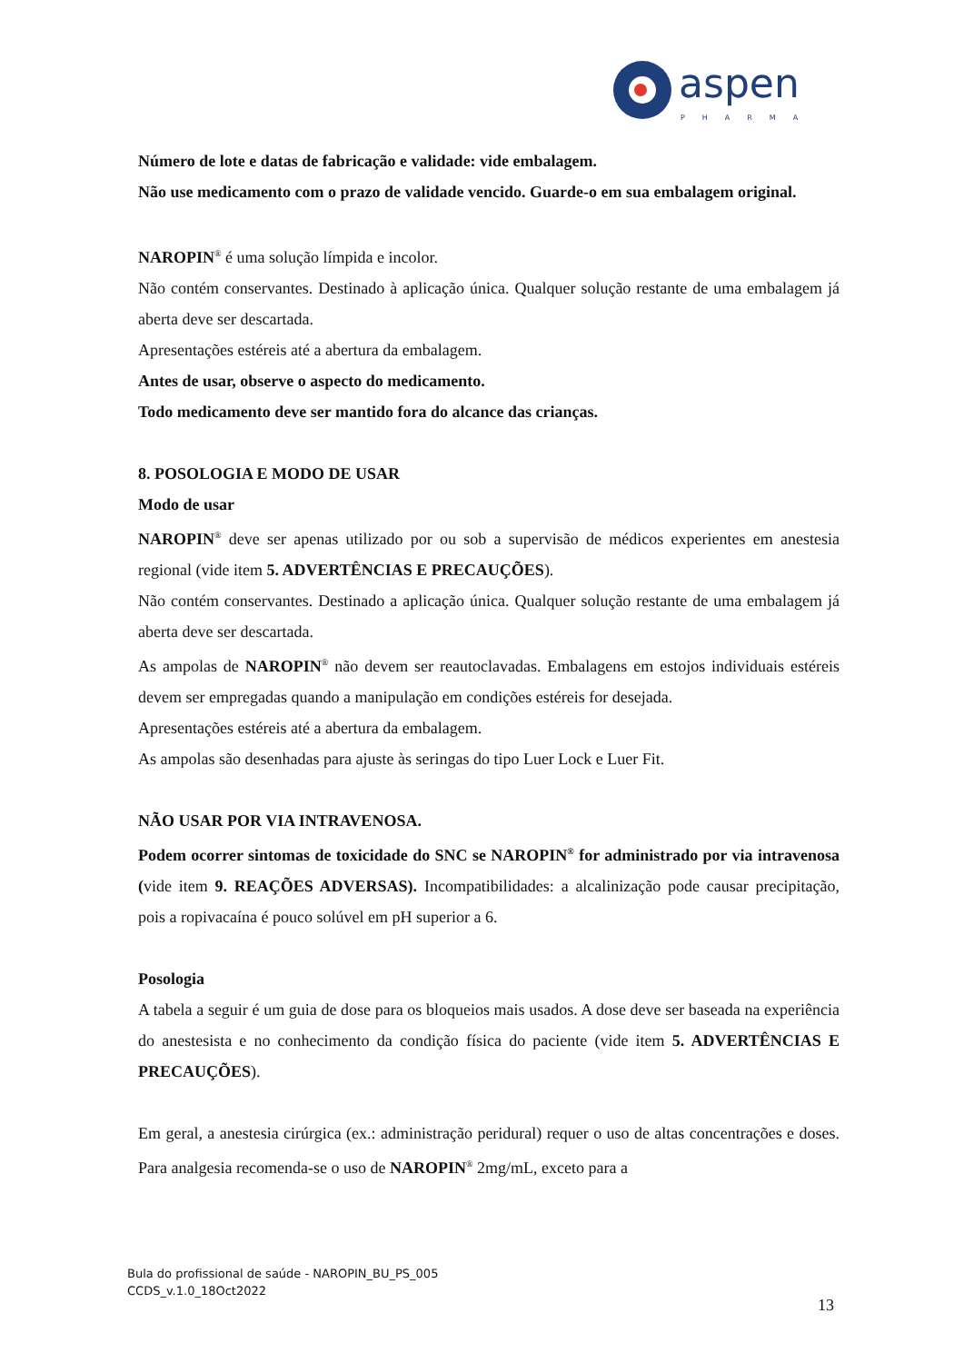aspen
PHARMA
Número de lote e datas de fabricação e validade: vide embalagem.
Não use medicamento com o prazo de validade vencido. Guarde-o em sua embalagem original.
NAROPIN<sup>®</sup> é uma solução límpida e incolor.
Não contém conservantes. Destinado à aplicação única. Qualquer solução restante de uma embalagem já aberta deve ser descartada.
Apresentações estéreis até a abertura da embalagem.
Antes de usar, observe o aspecto do medicamento.
Todo medicamento deve ser mantido fora do alcance das crianças.
8. POSOLOGIA E MODO DE USAR
Modo de usar
NAROPIN<sup>®</sup> deve ser apenas utilizado por ou sob a supervisão de médicos experientes em anestesia regional (vide item 5. ADVERTÊNCIAS E PRECAUÇÕES).
Não contém conservantes. Destinado a aplicação única. Qualquer solução restante de uma embalagem já aberta deve ser descartada.
As ampolas de NAROPIN<sup>®</sup> não devem ser reautoclavadas. Embalagens em estojos individuais estéreis devem ser empregadas quando a manipulação em condições estéreis for desejada.
Apresentações estéreis até a abertura da embalagem.
As ampolas são desenhadas para ajuste às seringas do tipo Luer Lock e Luer Fit.
NÃO USAR POR VIA INTRAVENOSA.
Podem ocorrer sintomas de toxicidade do SNC se NAROPIN<sup>®</sup> for administrado por via intravenosa (vide item 9. REAÇÕES ADVERSAS). Incompatibilidades: a alcalinização pode causar precipitação, pois a ropivacaína é pouco solúvel em pH superior a 6.
Posologia
A tabela a seguir é um guia de dose para os bloqueios mais usados. A dose deve ser baseada na experiência do anestesista e no conhecimento da condição física do paciente (vide item 5. ADVERTÊNCIAS E PRECAUÇÕES).
Em geral, a anestesia cirúrgica (ex.: administração peridural) requer o uso de altas concentrações e doses. Para analgesia recomenda-se o uso de NAROPIN<sup>®</sup> 2mg/mL, exceto para a
Bula do profissional de saúde - NAROPIN_BU_PS_005
CCDS_v.1.0_18Oct2022
13